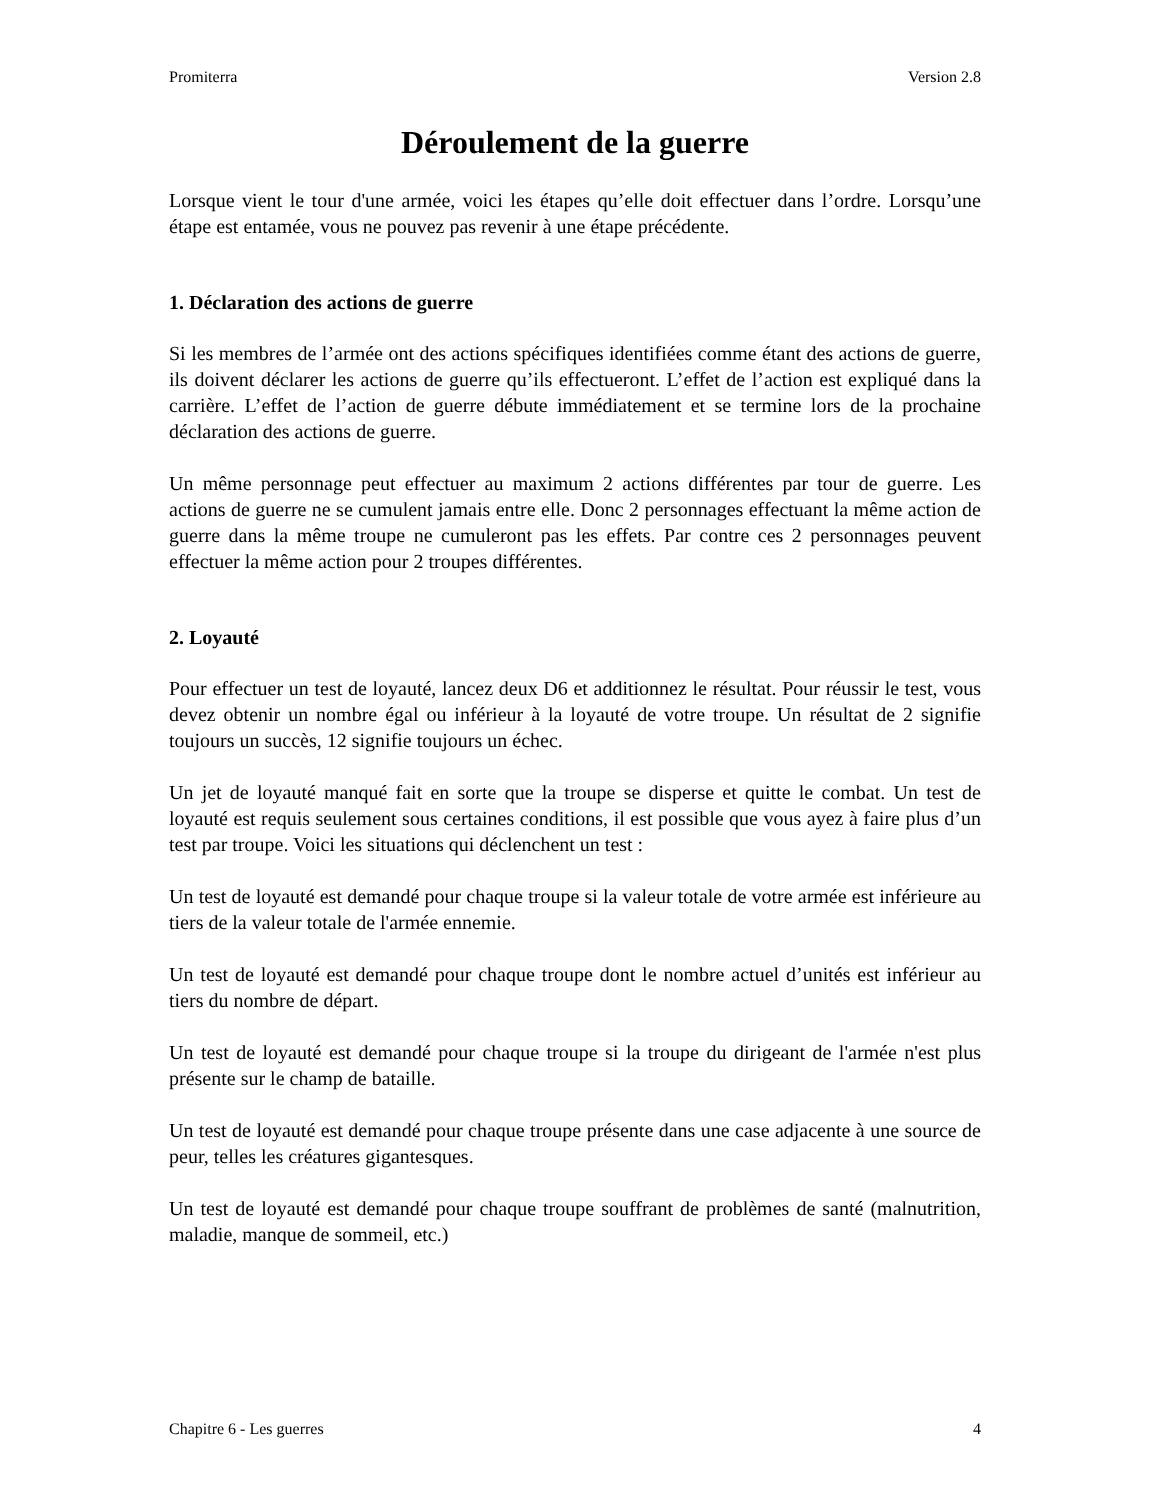Promiterra Version 2.8
Déroulement de la guerre
Lorsque vient le tour d'une armée, voici les étapes qu’elle doit effectuer dans l’ordre. Lorsqu’une étape est entamée, vous ne pouvez pas revenir à une étape précédente.
1. Déclaration des actions de guerre
Si les membres de l’armée ont des actions spécifiques identifiées comme étant des actions de guerre, ils doivent déclarer les actions de guerre qu’ils effectueront. L’effet de l’action est expliqué dans la carrière. L’effet de l’action de guerre débute immédiatement et se termine lors de la prochaine déclaration des actions de guerre.
Un même personnage peut effectuer au maximum 2 actions différentes par tour de guerre. Les actions de guerre ne se cumulent jamais entre elle. Donc 2 personnages effectuant la même action de guerre dans la même troupe ne cumuleront pas les effets. Par contre ces 2 personnages peuvent effectuer la même action pour 2 troupes différentes.
2. Loyauté
Pour effectuer un test de loyauté, lancez deux D6 et additionnez le résultat. Pour réussir le test, vous devez obtenir un nombre égal ou inférieur à la loyauté de votre troupe. Un résultat de 2 signifie toujours un succès, 12 signifie toujours un échec.
Un jet de loyauté manqué fait en sorte que la troupe se disperse et quitte le combat. Un test de loyauté est requis seulement sous certaines conditions, il est possible que vous ayez à faire plus d’un test par troupe. Voici les situations qui déclenchent un test :
Un test de loyauté est demandé pour chaque troupe si la valeur totale de votre armée est inférieure au tiers de la valeur totale de l'armée ennemie.
Un test de loyauté est demandé pour chaque troupe dont le nombre actuel d’unités est inférieur au tiers du nombre de départ.
Un test de loyauté est demandé pour chaque troupe si la troupe du dirigeant de l'armée n'est plus présente sur le champ de bataille.
Un test de loyauté est demandé pour chaque troupe présente dans une case adjacente à une source de peur, telles les créatures gigantesques.
Un test de loyauté est demandé pour chaque troupe souffrant de problèmes de santé (malnutrition, maladie, manque de sommeil, etc.)
Chapitre 6 - Les guerres 4